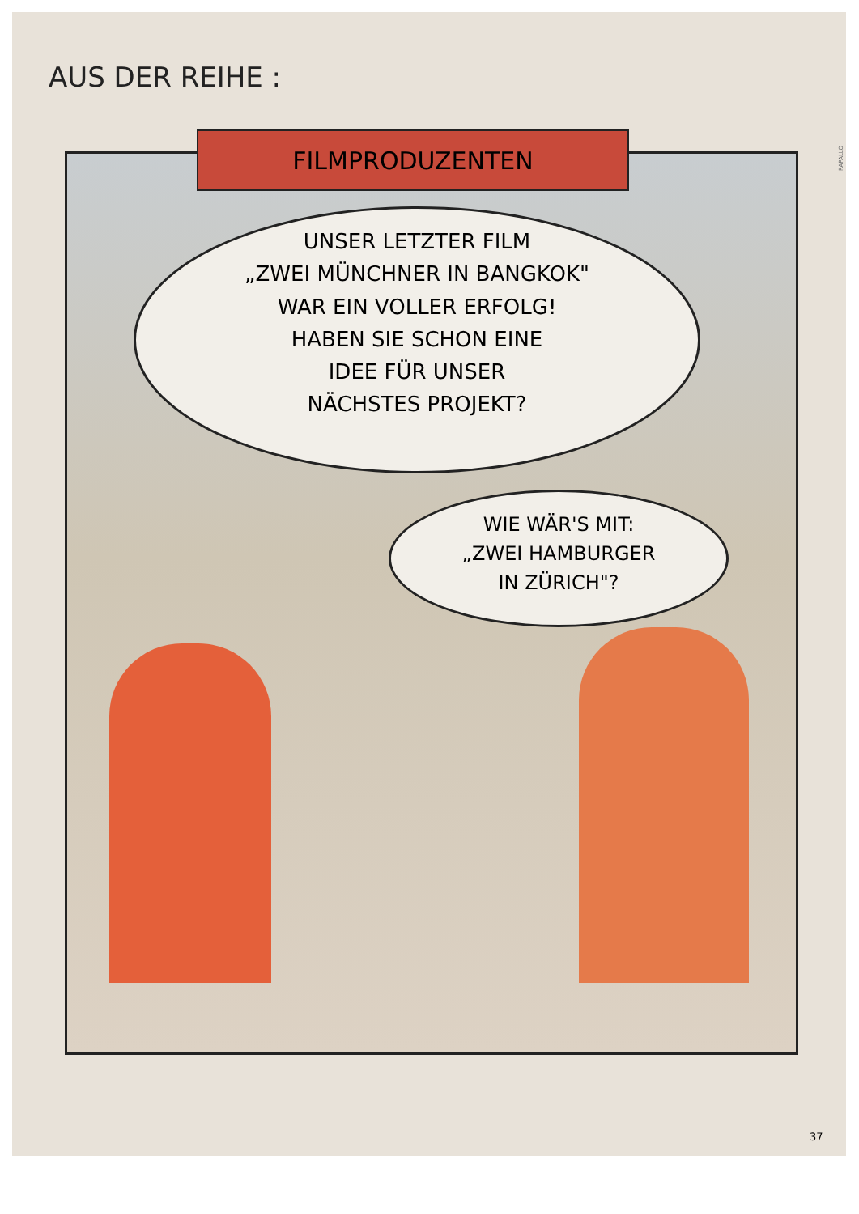AUS DER REIHE :
RAPALLO
FILMPRODUZENTEN
UNSER LETZTER FILM
„ZWEI MÜNCHNER IN BANGKOK"
WAR EIN VOLLER ERFOLG!
HABEN SIE SCHON EINE
IDEE FÜR UNSER
NÄCHSTES PROJEKT?
WIE WÄR'S MIT:
„ZWEI HAMBURGER
IN ZÜRICH"?
37